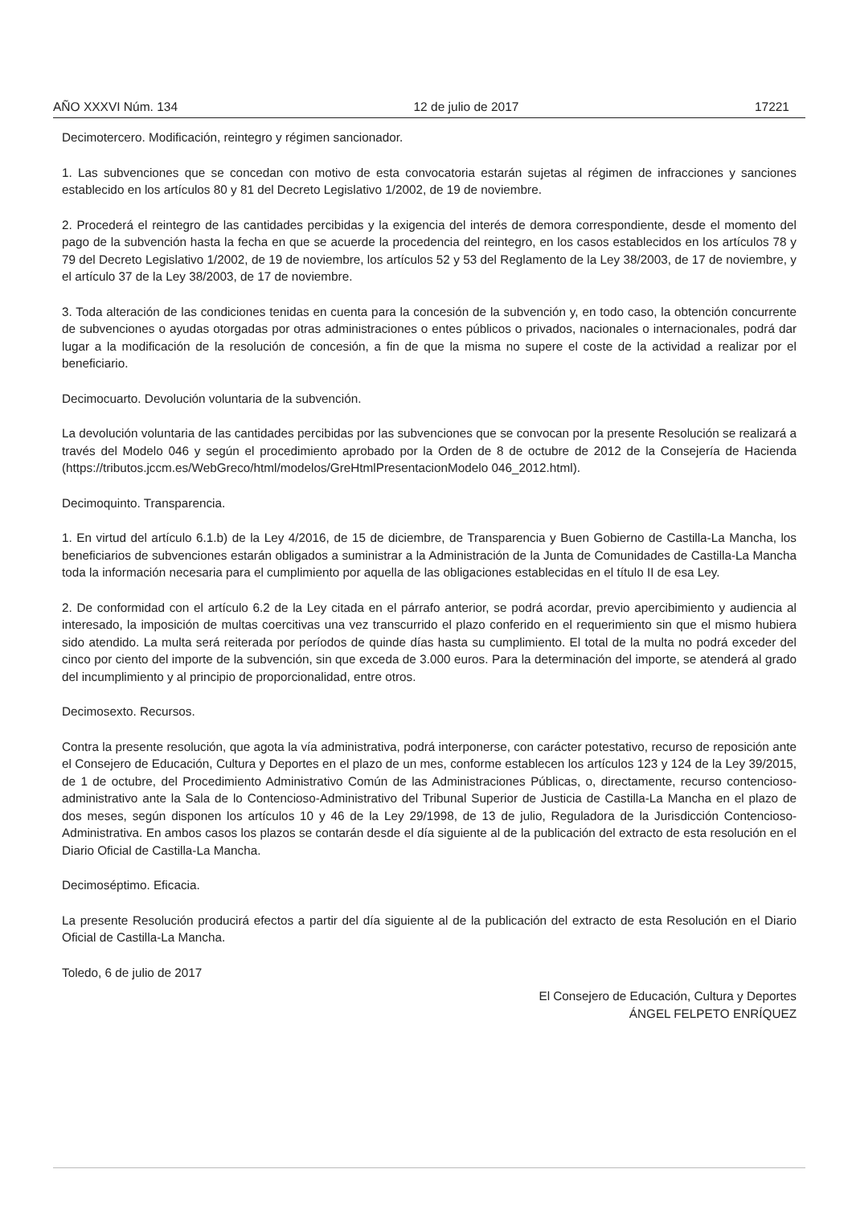AÑO XXXVI Núm. 134 12 de julio de 2017 17221
Decimotercero. Modificación, reintegro y régimen sancionador.
1. Las subvenciones que se concedan con motivo de esta convocatoria estarán sujetas al régimen de infracciones y sanciones establecido en los artículos 80 y 81 del Decreto Legislativo 1/2002, de 19 de noviembre.
2. Procederá el reintegro de las cantidades percibidas y la exigencia del interés de demora correspondiente, desde el momento del pago de la subvención hasta la fecha en que se acuerde la procedencia del reintegro, en los casos establecidos en los artículos 78 y 79 del Decreto Legislativo 1/2002, de 19 de noviembre, los artículos 52 y 53 del Reglamento de la Ley 38/2003, de 17 de noviembre, y el artículo 37 de la Ley 38/2003, de 17 de noviembre.
3. Toda alteración de las condiciones tenidas en cuenta para la concesión de la subvención y, en todo caso, la obtención concurrente de subvenciones o ayudas otorgadas por otras administraciones o entes públicos o privados, nacionales o internacionales, podrá dar lugar a la modificación de la resolución de concesión, a fin de que la misma no supere el coste de la actividad a realizar por el beneficiario.
Decimocuarto. Devolución voluntaria de la subvención.
La devolución voluntaria de las cantidades percibidas por las subvenciones que se convocan por la presente Resolución se realizará a través del Modelo 046 y según el procedimiento aprobado por la Orden de 8 de octubre de 2012 de la Consejería de Hacienda (https://tributos.jccm.es/WebGreco/html/modelos/GreHtmlPresentacionModelo 046_2012.html).
Decimoquinto. Transparencia.
1. En virtud del artículo 6.1.b) de la Ley 4/2016, de 15 de diciembre, de Transparencia y Buen Gobierno de Castilla-La Mancha, los beneficiarios de subvenciones estarán obligados a suministrar a la Administración de la Junta de Comunidades de Castilla-La Mancha toda la información necesaria para el cumplimiento por aquella de las obligaciones establecidas en el título II de esa Ley.
2. De conformidad con el artículo 6.2 de la Ley citada en el párrafo anterior, se podrá acordar, previo apercibimiento y audiencia al interesado, la imposición de multas coercitivas una vez transcurrido el plazo conferido en el requerimiento sin que el mismo hubiera sido atendido. La multa será reiterada por períodos de quinde días hasta su cumplimiento. El total de la multa no podrá exceder del cinco por ciento del importe de la subvención, sin que exceda de 3.000 euros. Para la determinación del importe, se atenderá al grado del incumplimiento y al principio de proporcionalidad, entre otros.
Decimosexto. Recursos.
Contra la presente resolución, que agota la vía administrativa, podrá interponerse, con carácter potestativo, recurso de reposición ante el Consejero de Educación, Cultura y Deportes en el plazo de un mes, conforme establecen los artículos 123 y 124 de la Ley 39/2015, de 1 de octubre, del Procedimiento Administrativo Común de las Administraciones Públicas, o, directamente, recurso contencioso-administrativo ante la Sala de lo Contencioso-Administrativo del Tribunal Superior de Justicia de Castilla-La Mancha en el plazo de dos meses, según disponen los artículos 10 y 46 de la Ley 29/1998, de 13 de julio, Reguladora de la Jurisdicción Contencioso-Administrativa. En ambos casos los plazos se contarán desde el día siguiente al de la publicación del extracto de esta resolución en el Diario Oficial de Castilla-La Mancha.
Decimoséptimo. Eficacia.
La presente Resolución producirá efectos a partir del día siguiente al de la publicación del extracto de esta Resolución en el Diario Oficial de Castilla-La Mancha.
Toledo, 6 de julio de 2017
El Consejero de Educación, Cultura y Deportes
ÁNGEL FELPETO ENRÍQUEZ